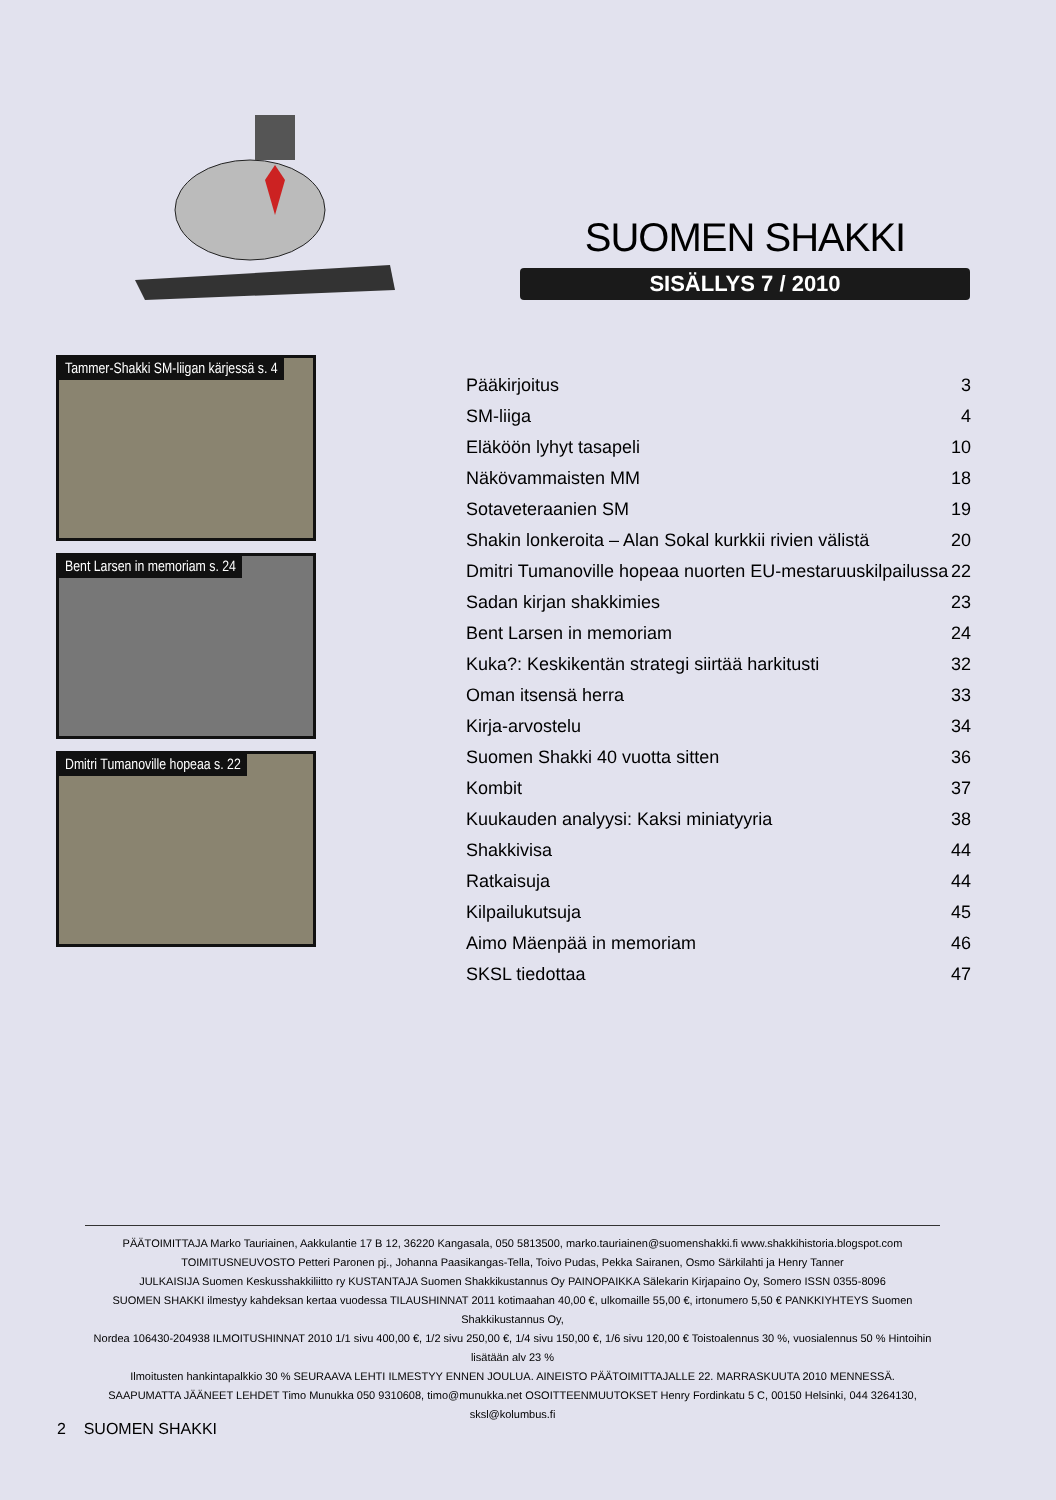SUOMEN SHAKKI
SISÄLLYS 7 / 2010
Tammer-Shakki SM-liigan kärjessä s. 4
Bent Larsen in memoriam s. 24
Dmitri Tumanoville hopeaa s. 22
| Pääkirjoitus | 3 |
| SM-liiga | 4 |
| Eläköön lyhyt tasapeli | 10 |
| Näkövammaisten MM | 18 |
| Sotaveteraanien SM | 19 |
| Shakin lonkeroita – Alan Sokal kurkkii rivien välistä | 20 |
| Dmitri Tumanoville hopeaa nuorten EU-mestaruuskilpailussa | 22 |
| Sadan kirjan shakkimies | 23 |
| Bent Larsen in memoriam | 24 |
| Kuka?: Keskikentän strategi siirtää harkitusti | 32 |
| Oman itsensä herra | 33 |
| Kirja-arvostelu | 34 |
| Suomen Shakki 40 vuotta sitten | 36 |
| Kombit | 37 |
| Kuukauden analyysi: Kaksi miniatyyria | 38 |
| Shakkivisa | 44 |
| Ratkaisuja | 44 |
| Kilpailukutsuja | 45 |
| Aimo Mäenpää in memoriam | 46 |
| SKSL tiedottaa | 47 |
PÄÄTOIMITTAJA Marko Tauriainen, Aakkulantie 17 B 12, 36220 Kangasala, 050 5813500, marko.tauriainen@suomenshakki.fi www.shakkihistoria.blogspot.com
TOIMITUSNEUVOSTO Petteri Paronen pj., Johanna Paasikangas-Tella, Toivo Pudas, Pekka Sairanen, Osmo Särkilahti ja Henry Tanner
JULKAISIJA Suomen Keskusshakkiliitto ry KUSTANTAJA Suomen Shakkikustannus Oy PAINOPAIKKA Sälekarin Kirjapaino Oy, Somero ISSN 0355-8096
SUOMEN SHAKKI ilmestyy kahdeksan kertaa vuodessa TILAUSHINNAT 2011 kotimaahan 40,00 €, ulkomaille 55,00 €, irtonumero 5,50 € PANKKIYHTEYS Suomen Shakkikustannus Oy,
Nordea 106430-204938 ILMOITUSHINNAT 2010 1/1 sivu 400,00 €, 1/2 sivu 250,00 €, 1/4 sivu 150,00 €, 1/6 sivu 120,00 € Toistoalennus 30 %, vuosialennus 50 % Hintoihin lisätään alv 23 %
Ilmoitusten hankintapalkkio 30 % SEURAAVA LEHTI ILMESTYY ENNEN JOULUA. AINEISTO PÄÄTOIMITTAJALLE 22. MARRASKUUTA 2010 MENNESSÄ.
SAAPUMATTA JÄÄNEET LEHDET Timo Munukka 050 9310608, timo@munukka.net OSOITTEENMUUTOKSET Henry Fordinkatu 5 C, 00150 Helsinki, 044 3264130, sksl@kolumbus.fi
2 SUOMEN SHAKKI